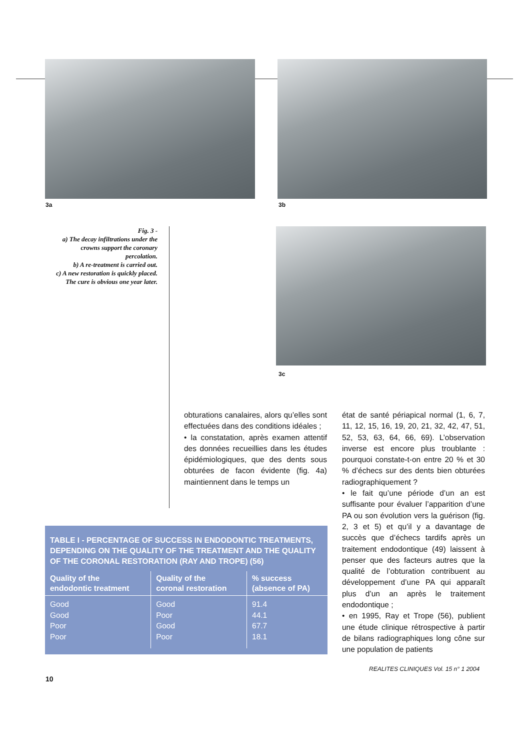3a 3b
Fig. 3 -
a) The decay infiltrations under the crowns support the coronary percolation.
b) A re-treatment is carried out.
c) A new restoration is quickly placed. The cure is obvious one year later.
3c
obturations canalaires, alors qu’elles sont effectuées dans des conditions idéales ;
• la constatation, après examen attentif des données recueillies dans les études épidémiologiques, que des dents sous obturées de facon évidente (fig. 4a) maintiennent dans le temps un
état de santé périapical normal (1, 6, 7, 11, 12, 15, 16, 19, 20, 21, 32, 42, 47, 51, 52, 53, 63, 64, 66, 69). L’observa­tion inverse est encore plus troublante : pourquoi constate-t-on entre 20 % et 30 % d’échecs sur des dents bien obturées radiographiquement ?
• le fait qu’une période d’un an est suffisante pour évaluer l’apparition d’une PA ou son évolution vers la guérison (fig. 2, 3 et 5) et qu’il y a davantage de succès que d’échecs tardifs après un traitement endodon­tique (49) laissent à penser que des facteurs autres que la qualité de l’obturation contribuent au développe­ment d’une PA qui apparaît plus d’un an après le traitement endodontique ;
• en 1995, Ray et Trope (56), publient une étude clinique rétrospective à partir de bilans radiographiques long cône sur une population de patients
TABLE I - PERCENTAGE OF SUCCESS IN ENDODONTIC TREATMENTS, DEPENDING ON THE QUALITY OF THE TREATMENT AND THE QUALITY OF THE CORONAL RESTORATION (RAY AND TROPE) (56)
| Quality of the endodontic treatment | Quality of the coronal restoration | % success (absence of PA) |
| --- | --- | --- |
| Good | Good | 91.4 |
| Good | Poor | 44.1 |
| Poor | Good | 67.7 |
| Poor | Poor | 18.1 |
REALITES CLINIQUES Vol. 15 n° 1 2004
10